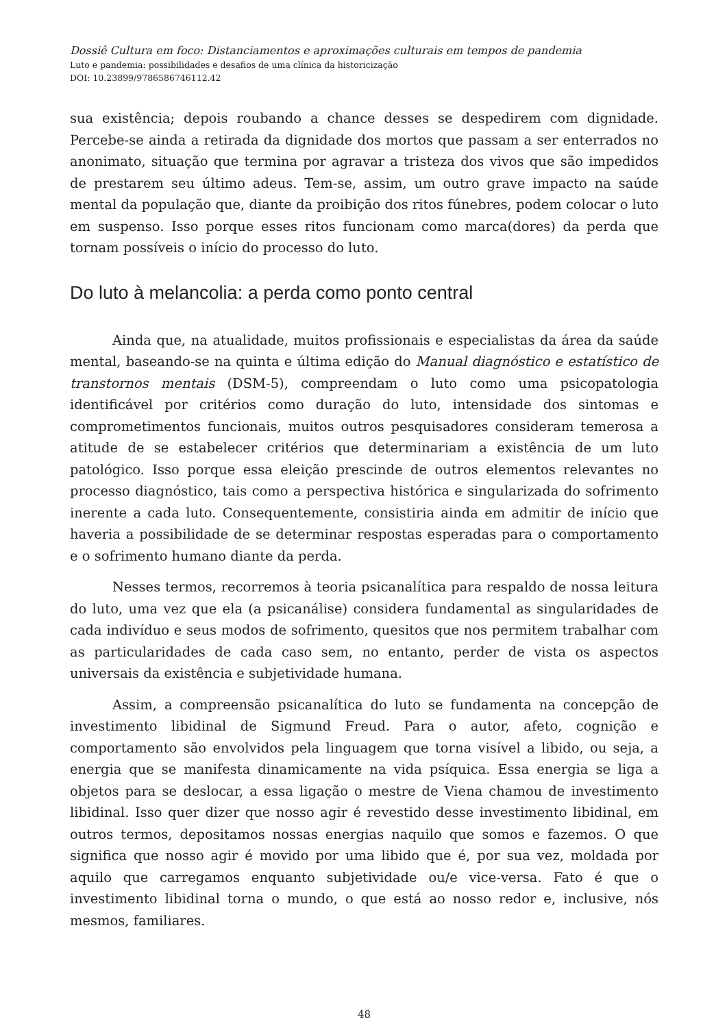Dossiê Cultura em foco: Distanciamentos e aproximações culturais em tempos de pandemia
Luto e pandemia: possibilidades e desafios de uma clínica da historicização
DOI: 10.23899/9786586746112.42
sua existência; depois roubando a chance desses se despedirem com dignidade. Percebe-se ainda a retirada da dignidade dos mortos que passam a ser enterrados no anonimato, situação que termina por agravar a tristeza dos vivos que são impedidos de prestarem seu último adeus. Tem-se, assim, um outro grave impacto na saúde mental da população que, diante da proibição dos ritos fúnebres, podem colocar o luto em suspenso. Isso porque esses ritos funcionam como marca(dores) da perda que tornam possíveis o início do processo do luto.
Do luto à melancolia: a perda como ponto central
Ainda que, na atualidade, muitos profissionais e especialistas da área da saúde mental, baseando-se na quinta e última edição do Manual diagnóstico e estatístico de transtornos mentais (DSM-5), compreendam o luto como uma psicopatologia identificável por critérios como duração do luto, intensidade dos sintomas e comprometimentos funcionais, muitos outros pesquisadores consideram temerosa a atitude de se estabelecer critérios que determinariam a existência de um luto patológico. Isso porque essa eleição prescinde de outros elementos relevantes no processo diagnóstico, tais como a perspectiva histórica e singularizada do sofrimento inerente a cada luto. Consequentemente, consistiria ainda em admitir de início que haveria a possibilidade de se determinar respostas esperadas para o comportamento e o sofrimento humano diante da perda.
Nesses termos, recorremos à teoria psicanalítica para respaldo de nossa leitura do luto, uma vez que ela (a psicanálise) considera fundamental as singularidades de cada indivíduo e seus modos de sofrimento, quesitos que nos permitem trabalhar com as particularidades de cada caso sem, no entanto, perder de vista os aspectos universais da existência e subjetividade humana.
Assim, a compreensão psicanalítica do luto se fundamenta na concepção de investimento libidinal de Sigmund Freud. Para o autor, afeto, cognição e comportamento são envolvidos pela linguagem que torna visível a libido, ou seja, a energia que se manifesta dinamicamente na vida psíquica. Essa energia se liga a objetos para se deslocar, a essa ligação o mestre de Viena chamou de investimento libidinal. Isso quer dizer que nosso agir é revestido desse investimento libidinal, em outros termos, depositamos nossas energias naquilo que somos e fazemos. O que significa que nosso agir é movido por uma libido que é, por sua vez, moldada por aquilo que carregamos enquanto subjetividade ou/e vice-versa. Fato é que o investimento libidinal torna o mundo, o que está ao nosso redor e, inclusive, nós mesmos, familiares.
48